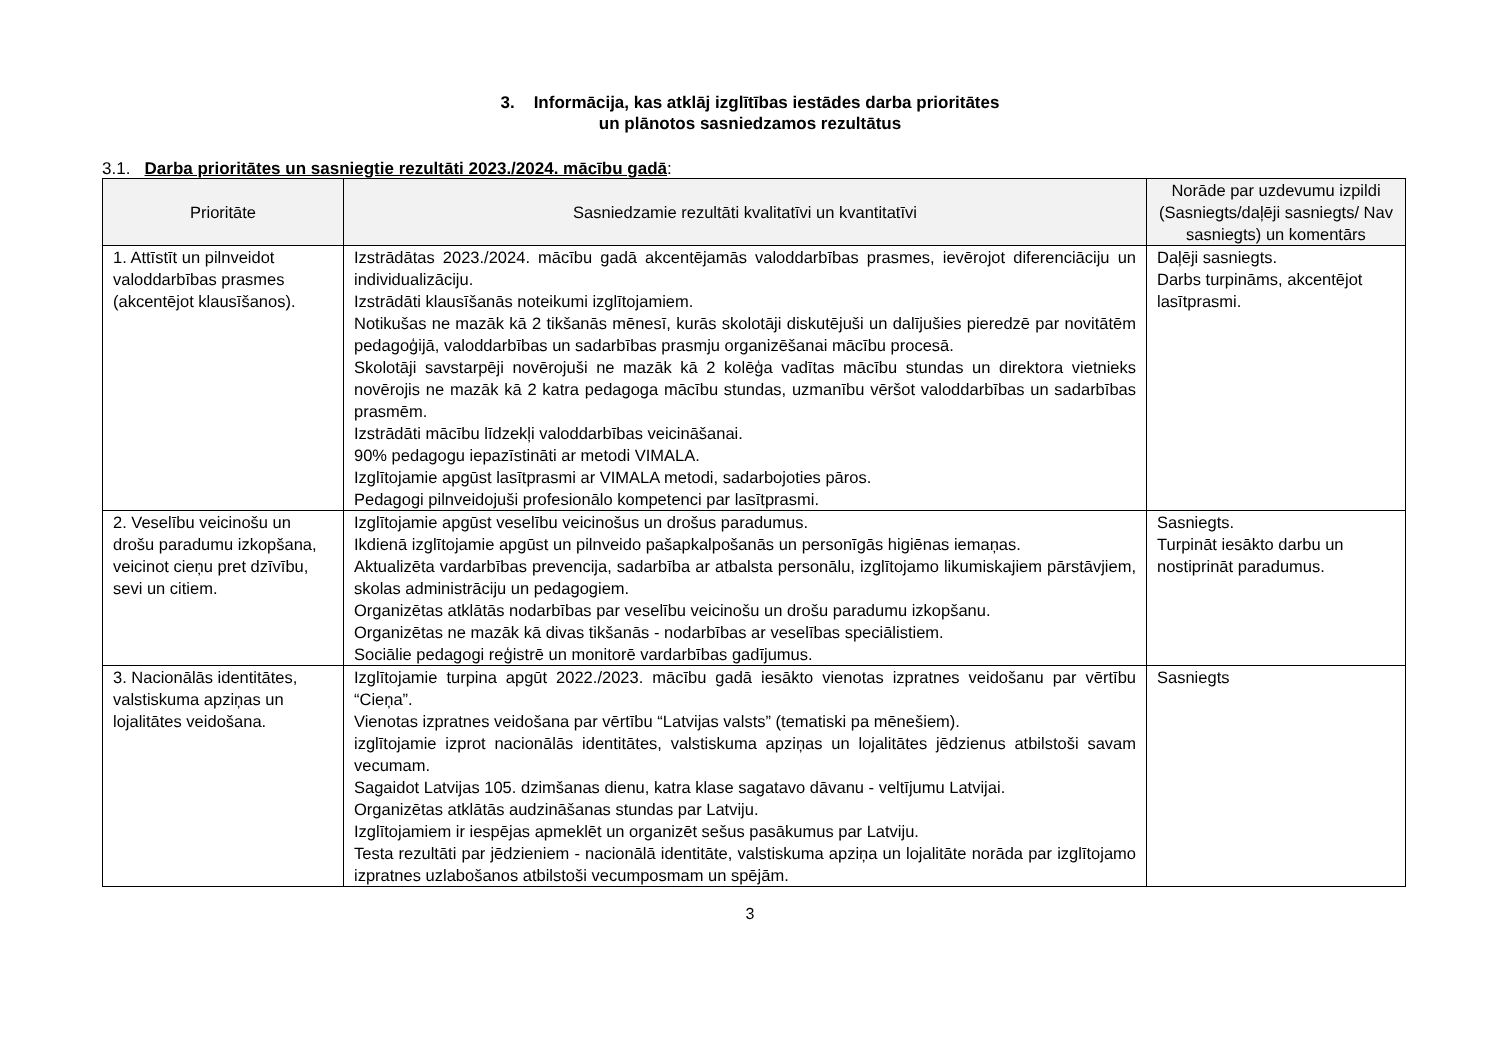3. Informācija, kas atklāj izglītības iestādes darba prioritātes
un plānotos sasniedzamos rezultātus
3.1. Darba prioritātes un sasniegtie rezultāti 2023./2024. mācību gadā:
| Prioritāte | Sasniedzamie rezultāti kvalitatīvi un kvantitatīvi | Norāde par uzdevumu izpildi (Sasniegts/daļēji sasniegts/ Nav sasniegts) un komentārs |
| --- | --- | --- |
| 1. Attīstīt un pilnveidot valoddarbības prasmes (akcentējot klausīšanos). | Izstrādātas 2023./2024. mācību gadā akcentējamās valoddarbības prasmes, ievērojot diferenciāciju un individualizāciju. Izstrādāti klausīšanās noteikumi izglītojamiem. Notikušas ne mazāk kā 2 tikšanās mēnesī, kurās skolotāji diskutējuši un dalījušies pieredzē par novitātēm pedagoģijā, valoddarbības un sadarbības prasmju organizēšanai mācību procesā. Skolotāji savstarpēji novērojuši ne mazāk kā 2 kolēģa vadītas mācību stundas un direktora vietnieks novērojis ne mazāk kā 2 katra pedagoga mācību stundas, uzmanību vēršot valoddarbības un sadarbības prasmēm. Izstrādāti mācību līdzekļi valoddarbības veicināšanai. 90% pedagogu iepazīstināti ar metodi VIMALA. Izglītojamie apgūst lasītprasmi ar VIMALA metodi, sadarbojoties pāros. Pedagogi pilnveidojuši profesionālo kompetenci par lasītprasmi. | Daļēji sasniegts. Darbs turpināms, akcentējot lasītprasmi. |
| 2. Veselību veicinošu un drošu paradumu izkopšana, veicinot cieņu pret dzīvību, sevi un citiem. | Izglītojamie apgūst veselību veicinošus un drošus paradumus. Ikdienā izglītojamie apgūst un pilnveido pašapkalpošanās un personīgās higiēnas iemaņas. Aktualizēta vardarbības prevencija, sadarbība ar atbalsta personālu, izglītojamo likumiskajiem pārstāvjiem, skolas administrāciju un pedagogiem. Organizētas atklātās nodarbības par veselību veicinošu un drošu paradumu izkopšanu. Organizētas ne mazāk kā divas tikšanās - nodarbības ar veselības speciālistiem. Sociālie pedagogi reģistrē un monitorē vardarbības gadījumus. | Sasniegts. Turpināt iesākto darbu un nostiprināt paradumus. |
| 3. Nacionālās identitātes, valstiskuma apziņas un lojalitātes veidošana. | Izglītojamie turpina apgūt 2022./2023. mācību gadā iesākto vienotas izpratnes veidošanu par vērtību “Cieņa”. Vienotas izpratnes veidošana par vērtību “Latvijas valsts” (tematiski pa mēnešiem). izglītojamie izprot nacionālās identitātes, valstiskuma apziņas un lojalitātes jēdzienus atbilstoši savam vecumam. Sagaidot Latvijas 105. dzimšanas dienu, katra klase sagatavo dāvanu - veltījumu Latvijai. Organizētas atklātās audzināšanas stundas par Latviju. Izglītojamiem ir iespējas apmeklēt un organizēt sešus pasākumus par Latviju. Testa rezultāti par jēdzieniem - nacionālā identitāte, valstiskuma apziņa un lojalitāte norāda par izglītojamo izpratnes uzlabošanos atbilstoši vecumposmam un spējām. | Sasniegts |
3